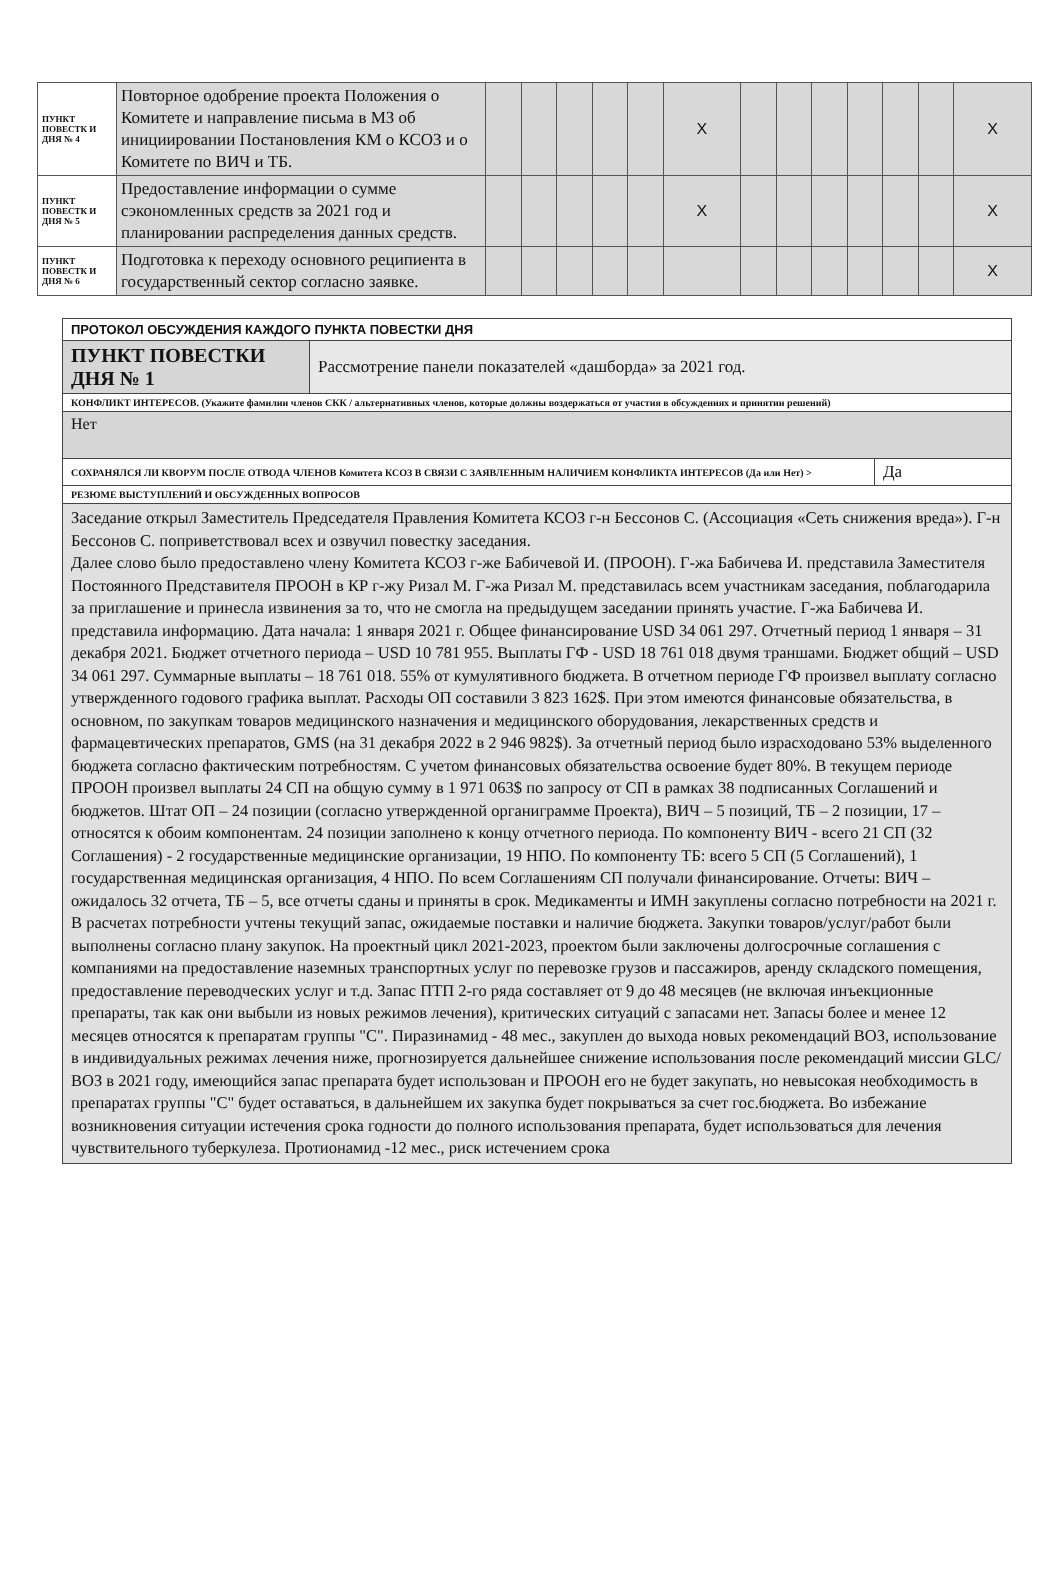| ПУНКТ ПОВЕСТК И ДНЯ № 4 | Повторное одобрение проекта Положения о Комитете и направление письма в МЗ об инициировании Постановления КМ о КСОЗ и о Комитете по ВИЧ и ТБ. | | | | | | X | | | | | | | X |
| ПУНКТ ПОВЕСТК И ДНЯ № 5 | Предоставление информации о сумме сэкономленных средств за 2021 год и планировании распределения данных средств. | | | | | | X | | | | | | | X |
| ПУНКТ ПОВЕСТК И ДНЯ № 6 | Подготовка к переходу основного реципиента в государственный сектор согласно заявке. | | | | | | | | | | | | | X |
| ПРОТОКОЛ ОБСУЖДЕНИЯ КАЖДОГО ПУНКТА ПОВЕСТКИ ДНЯ | | |
| ПУНКТ ПОВЕСТКИ ДНЯ № 1 | Рассмотрение панели показателей «дашборда» за 2021 год. | |
| КОНФЛИКТ ИНТЕРЕСОВ. (Укажите фамилии членов СКК / альтернативных членов, которые должны воздержаться от участия в обсуждениях и принятии решений) | | |
| Нет | | |
| СОХРАНЯЛСЯ ЛИ КВОРУМ ПОСЛЕ ОТВОДА ЧЛЕНОВ Комитета КСОЗ В СВЯЗИ С ЗАЯВЛЕННЫМ НАЛИЧИЕМ КОНФЛИКТА ИНТЕРЕСОВ (Да или Нет) > | | Да |
| РЕЗЮМЕ ВЫСТУПЛЕНИЙ И ОБСУЖДЕННЫХ ВОПРОСОВ | | |
| Заседание открыл Заместитель Председателя Правления Комитета КСОЗ г-н Бессонов С. (Ассоциация «Сеть снижения вреда»). Г-н Бессонов С. поприветствовал всех и озвучил повестку заседания. Далее слово было предоставлено члену Комитета КСОЗ г-же Бабичевой И. (ПРООН). Г-жа Бабичева И. представила Заместителя Постоянного Представителя ПРООН в КР г-жу Ризал М. Г-жа Ризал М. представилась всем участникам заседания, поблагодарила за приглашение и принесла извинения за то, что не смогла на предыдущем заседании принять участие. Г-жа Бабичева И. представила информацию. Дата начала: 1 января 2021 г. Общее финансирование USD 34 061 297. Отчетный период 1 января – 31 декабря 2021. Бюджет отчетного периода – USD 10 781 955. Выплаты ГФ - USD 18 761 018 двумя траншами. Бюджет общий – USD 34 061 297. Суммарные выплаты – 18 761 018. 55% от кумулятивного бюджета. В отчетном периоде ГФ произвел выплату согласно утвержденного годового графика выплат. Расходы ОП составили 3 823 162$. При этом имеются финансовые обязательства, в основном, по закупкам товаров медицинского назначения и медицинского оборудования, лекарственных средств и фармацевтических препаратов, GMS (на 31 декабря 2022 в 2 946 982$). За отчетный период было израсходовано 53% выделенного бюджета согласно фактическим потребностям. С учетом финансовых обязательства освоение будет 80%. В текущем периоде ПРООН произвел выплаты 24 СП на общую сумму в 1 971 063$ по запросу от СП в рамках 38 подписанных Соглашений и бюджетов. Штат ОП – 24 позиции (согласно утвержденной органиграмме Проекта), ВИЧ – 5 позиций, ТБ – 2 позиции, 17 – относятся к обоим компонентам. 24 позиции заполнено к концу отчетного периода. По компоненту ВИЧ - всего 21 СП (32 Соглашения) - 2 государственные медицинские организации, 19 НПО. По компоненту ТБ: всего 5 СП (5 Соглашений), 1 государственная медицинская организация, 4 НПО. По всем Соглашениям СП получали финансирование. Отчеты: ВИЧ – ожидалось 32 отчета, ТБ – 5, все отчеты сданы и приняты в срок. Медикаменты и ИМН закуплены согласно потребности на 2021 г. В расчетах потребности учтены текущий запас, ожидаемые поставки и наличие бюджета. Закупки товаров/услуг/работ были выполнены согласно плану закупок. На проектный цикл 2021-2023, проектом были заключены долгосрочные соглашения с компаниями на предоставление наземных транспортных услуг по перевозке грузов и пассажиров, аренду складского помещения, предоставление переводческих услуг и т.д. Запас ПТП 2-го ряда составляет от 9 до 48 месяцев (не включая инъекционные препараты, так как они выбыли из новых режимов лечения), критических ситуаций с запасами нет. Запасы более и менее 12 месяцев относятся к препаратам группы "С". Пиразинамид - 48 мес., закуплен до выхода новых рекомендаций ВОЗ, использование в индивидуальных режимах лечения ниже, прогнозируется дальнейшее снижение использования после рекомендаций миссии GLC/ВОЗ в 2021 году, имеющийся запас препарата будет использован и ПРООН его не будет закупать, но невысокая необходимость в препаратах группы "С" будет оставаться, в дальнейшем их закупка будет покрываться за счет гос.бюджета. Во избежание возникновения ситуации истечения срока годности до полного использования препарата, будет использоваться для лечения чувствительного туберкулеза. Протионамид -12 мес., риск истечением срока | | |